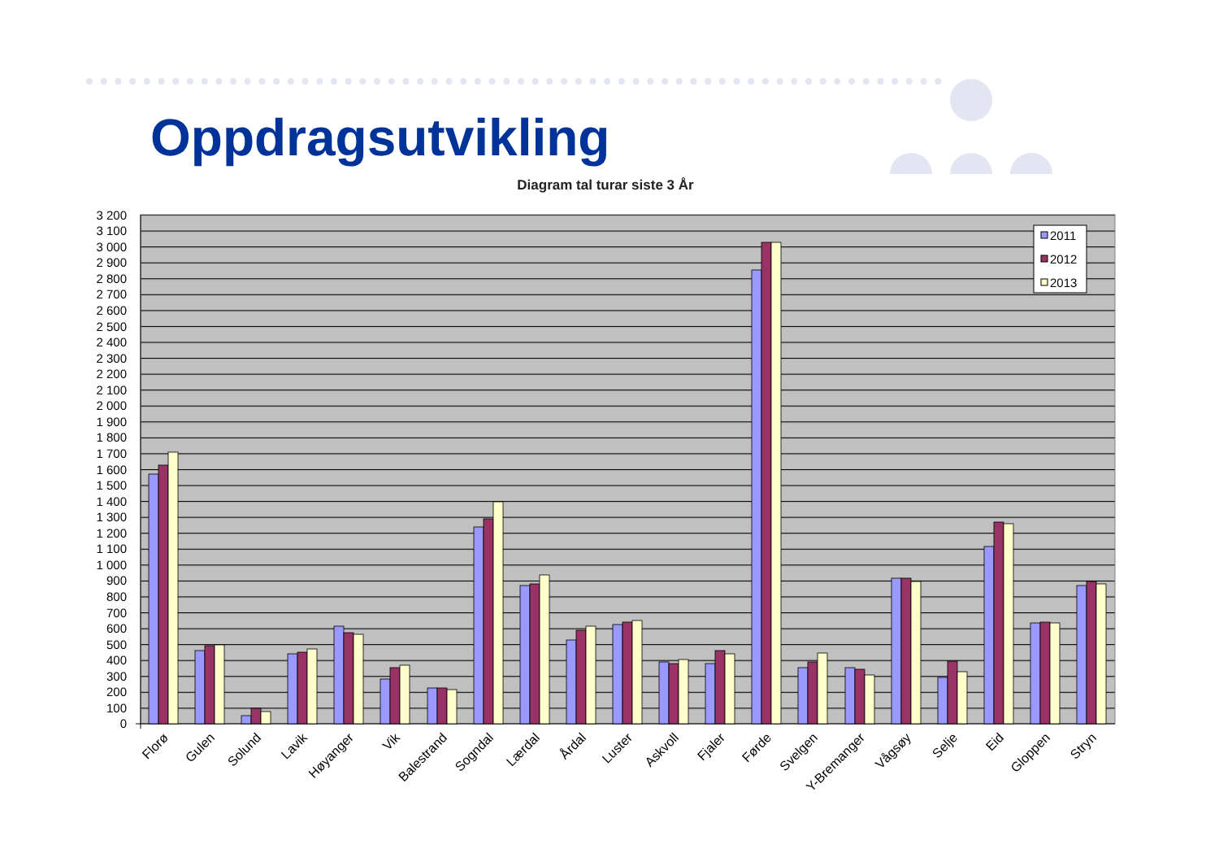Oppdragsutvikling
Diagram tal turar siste 3 År
3 200
3 100
3 000
2 900
2 800
2 700
2 600
2 500
2 400
2 300
2 200
2 100
2 000
1 900
1 800
1 700
1 600
1 500
1 400
1 300
1 200
1 100
1 000
900
800
700
600
500
400
300
200
100
0
2011
2012
2013
Florø
Gulen
Solund
Lavik
Høyanger
Vik
Balestrand
Sogndal
Lærdal
Årdal
Luster
Askvoll
Fjaler
Førde
Svelgen
Y-Bremanger
Vågsøy
Selje
Eid
Gloppen
Stryn